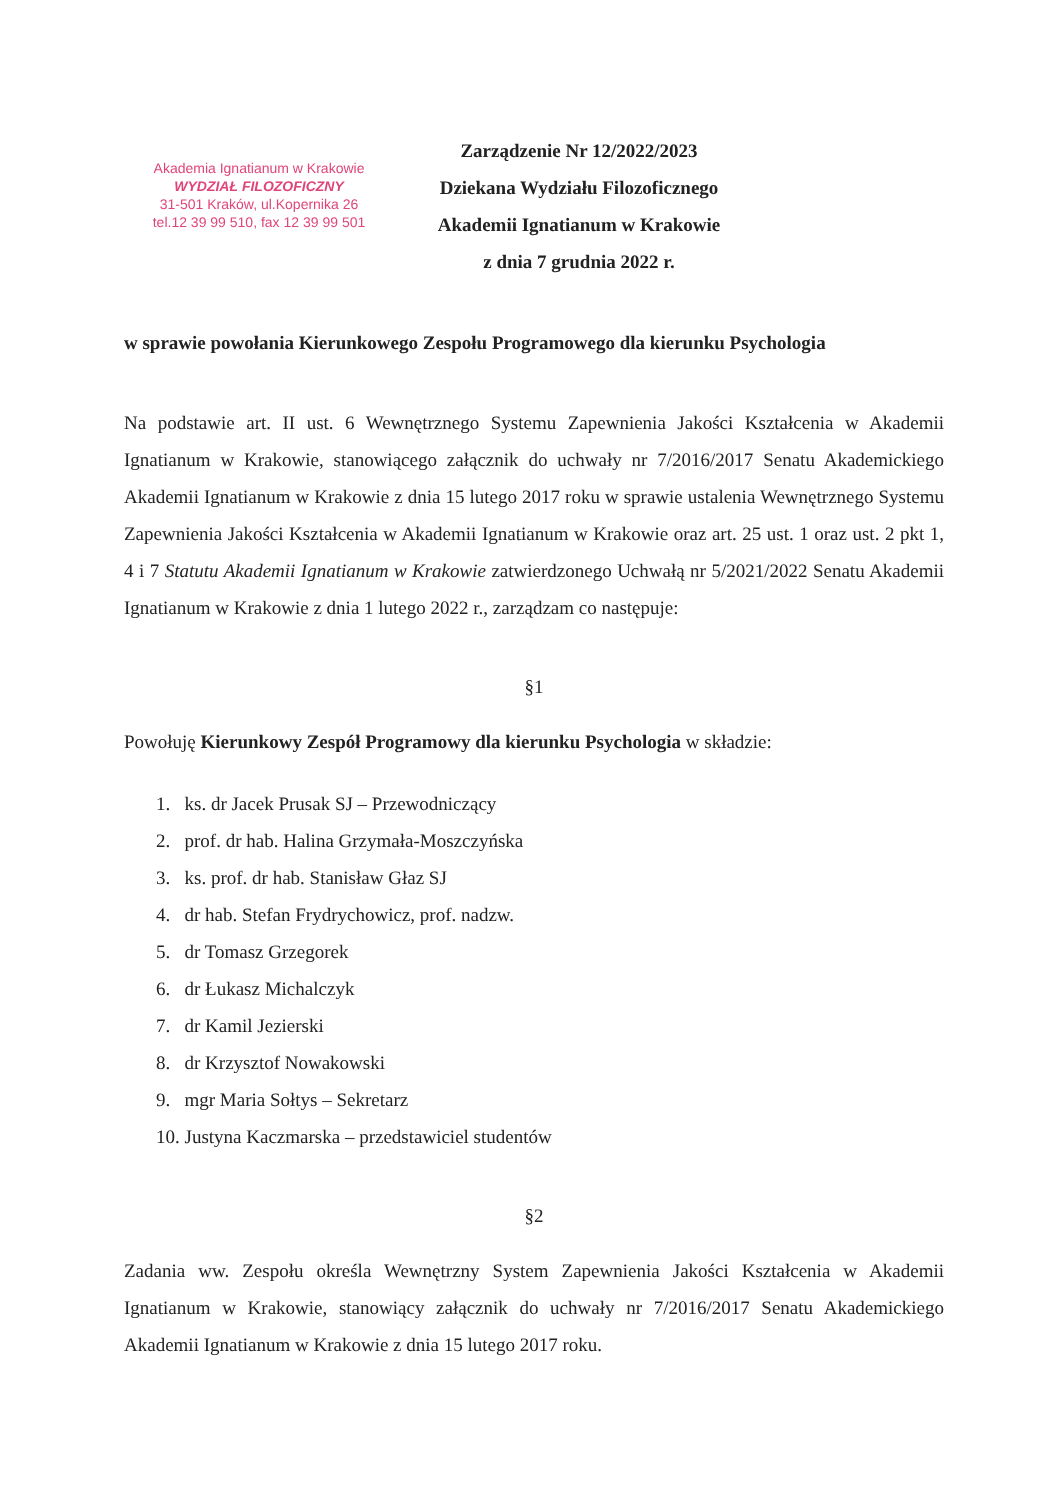Akademia Ignatianum w Krakowie
WYDZIAŁ FILOZOFICZNY
31-501 Kraków, ul.Kopernika 26
tel.12 39 99 510, fax 12 39 99 501
Zarządzenie Nr 12/2022/2023
Dziekana Wydziału Filozoficznego
Akademii Ignatianum w Krakowie
z dnia 7 grudnia 2022 r.
w sprawie powołania Kierunkowego Zespołu Programowego dla kierunku Psychologia
Na podstawie art. II ust. 6 Wewnętrznego Systemu Zapewnienia Jakości Kształcenia w Akademii Ignatianum w Krakowie, stanowiącego załącznik do uchwały nr 7/2016/2017 Senatu Akademickiego Akademii Ignatianum w Krakowie z dnia 15 lutego 2017 roku w sprawie ustalenia Wewnętrznego Systemu Zapewnienia Jakości Kształcenia w Akademii Ignatianum w Krakowie oraz art. 25 ust. 1 oraz ust. 2 pkt 1, 4 i 7 Statutu Akademii Ignatianum w Krakowie zatwierdzonego Uchwałą nr 5/2021/2022 Senatu Akademii Ignatianum w Krakowie z dnia 1 lutego 2022 r., zarządzam co następuje:
§1
Powołuję Kierunkowy Zespół Programowy dla kierunku Psychologia w składzie:
1. ks. dr Jacek Prusak SJ – Przewodniczący
2. prof. dr hab. Halina Grzymała-Moszczyńska
3. ks. prof. dr hab. Stanisław Głaz SJ
4. dr hab. Stefan Frydrychowicz, prof. nadzw.
5. dr Tomasz Grzegorek
6. dr Łukasz Michalczyk
7. dr Kamil Jezierski
8. dr Krzysztof Nowakowski
9. mgr Maria Sołtys – Sekretarz
10. Justyna Kaczmarska – przedstawiciel studentów
§2
Zadania ww. Zespołu określa Wewnętrzny System Zapewnienia Jakości Kształcenia w Akademii Ignatianum w Krakowie, stanowiący załącznik do uchwały nr 7/2016/2017 Senatu Akademickiego Akademii Ignatianum w Krakowie z dnia 15 lutego 2017 roku.